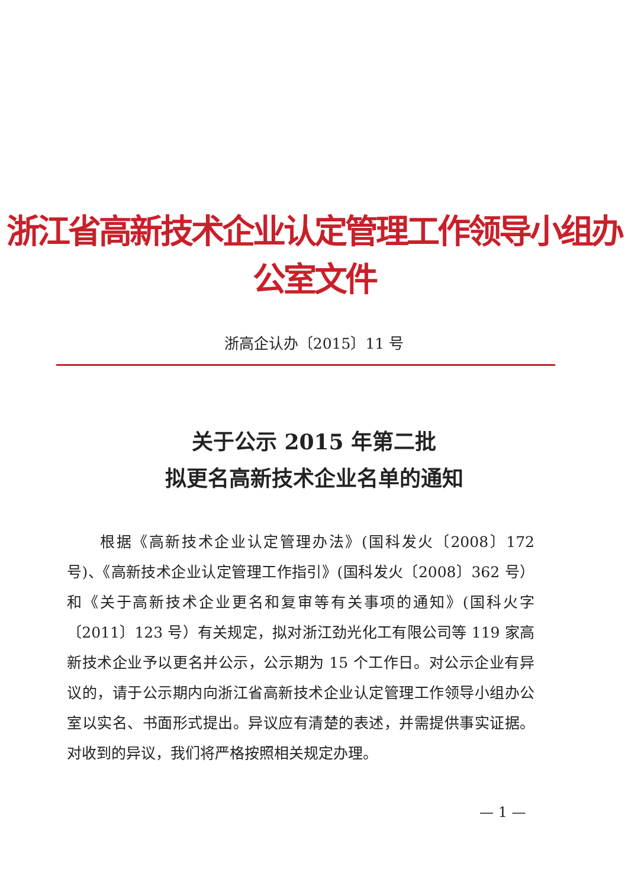浙江省高新技术企业认定管理工作领导小组办公室文件
浙高企认办〔2015〕11 号
关于公示 2015 年第二批
拟更名高新技术企业名单的通知
根据《高新技术企业认定管理办法》(国科发火〔2008〕172 号)、《高新技术企业认定管理工作指引》(国科发火〔2008〕362 号）和《关于高新技术企业更名和复审等有关事项的通知》(国科火字〔2011〕123 号）有关规定，拟对浙江劲光化工有限公司等 119 家高新技术企业予以更名并公示，公示期为 15 个工作日。对公示企业有异议的，请于公示期内向浙江省高新技术企业认定管理工作领导小组办公室以实名、书面形式提出。异议应有清楚的表述，并需提供事实证据。对收到的异议，我们将严格按照相关规定办理。
— 1 —